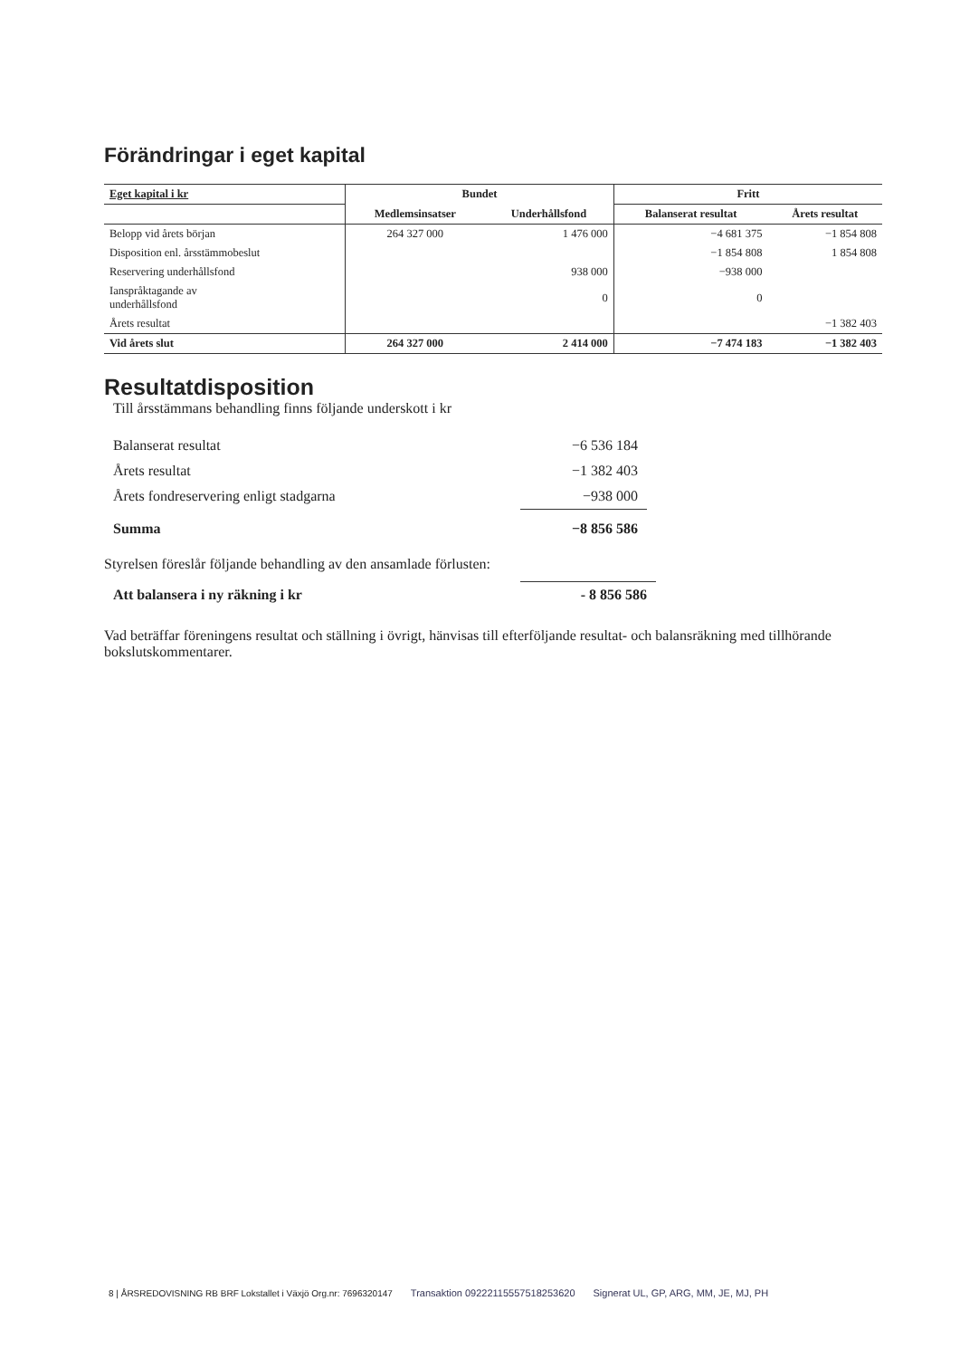Förändringar i eget kapital
| Eget kapital i kr | Bundet | | Fritt | |
| --- | --- | --- | --- | --- |
| | Medlemsinsatser | Underhållsfond | Balanserat resultat | Årets resultat |
| Belopp vid årets början | 264 327 000 | 1 476 000 | −4 681 375 | −1 854 808 |
| Disposition enl. årsstämmobeslut | | | −1 854 808 | 1 854 808 |
| Reservering underhållsfond | | 938 000 | −938 000 | |
| Ianspråktagande av underhållsfond | | 0 | 0 | |
| Årets resultat | | | | −1 382 403 |
| Vid årets slut | 264 327 000 | 2 414 000 | −7 474 183 | −1 382 403 |
Resultatdisposition
Till årsstämmans behandling finns följande underskott i kr
| Balanserat resultat | −6 536 184 |
| Årets resultat | −1 382 403 |
| Årets fondreservering enligt stadgarna | −938 000 |
| Summa | −8 856 586 |
Styrelsen föreslår följande behandling av den ansamlade förlusten:
| Att balansera i ny räkning i kr | - 8 856 586 |
Vad beträffar föreningens resultat och ställning i övrigt, hänvisas till efterföljande resultat- och balansräkning med tillhörande bokslutskommentarer.
8 | ÅRSREDOVISNING RB BRF Lokstallet i Växjö Org.nr: 7696320147 Transaktion 09222115557518253620 Signerat UL, GP, ARG, MM, JE, MJ, PH